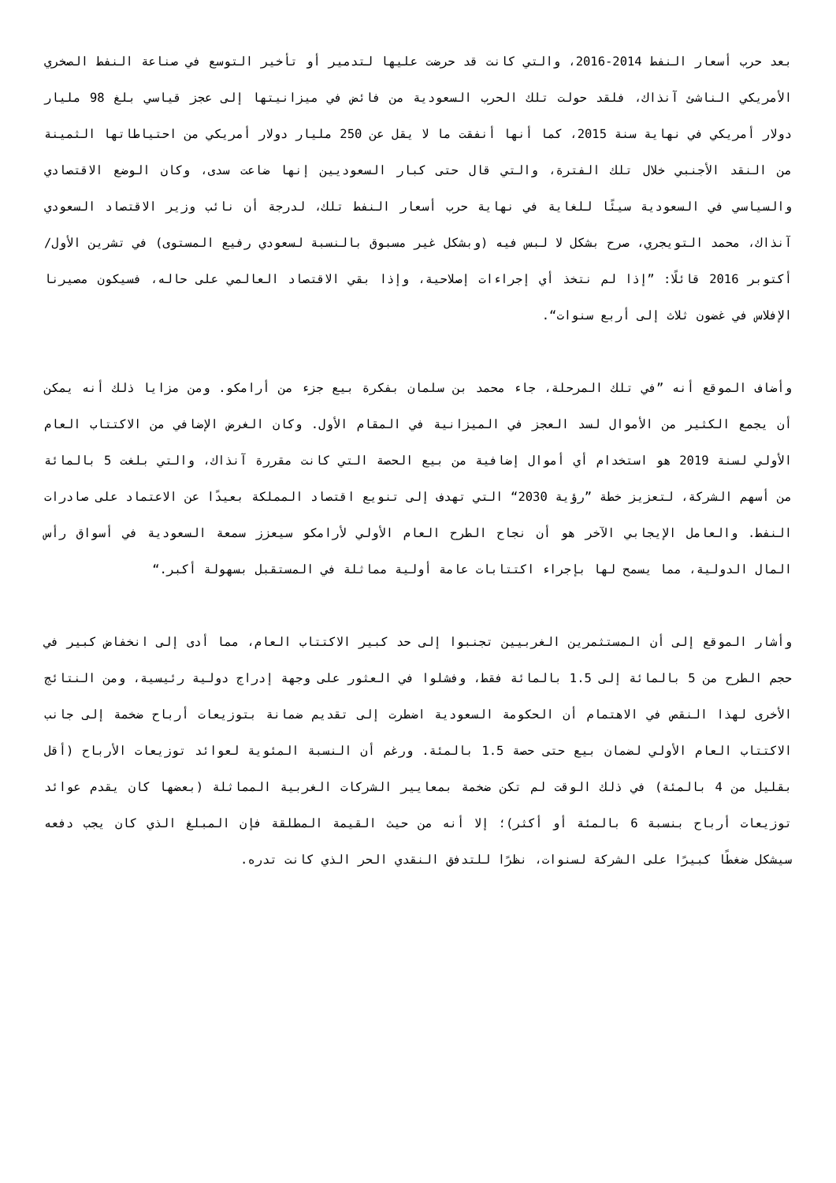بعد حرب أسعار النفط 2014-2016، والتي كانت قد حرضت عليها لتدمير أو تأخير التوسع في صناعة النفط الصخري الأمريكي الناشئ آنذاك، فلقد حولت تلك الحرب السعودية من فائض في ميزانيتها إلى عجز قياسي بلغ 98 مليار دولار أمريكي في نهاية سنة 2015، كما أنها أنفقت ما لا يقل عن 250 مليار دولار أمريكي من احتياطاتها الثمينة من النقد الأجنبي خلال تلك الفترة، والتي قال حتى كبار السعوديين إنها ضاعت سدى، وكان الوضع الاقتصادي والسياسي في السعودية سيئًا للغاية في نهاية حرب أسعار النفط تلك، لدرجة أن نائب وزير الاقتصاد السعودي آنذاك، محمد التويجري، صرح بشكل لا لبس فيه (وبشكل غير مسبوق بالنسبة لسعودي رفيع المستوى) في تشرين الأول/ أكتوبر 2016 قائلًا: ”إذا لم نتخذ أي إجراءات إصلاحية، وإذا بقي الاقتصاد العالمي على حاله، فسيكون مصيرنا الإفلاس في غضون ثلاث إلى أربع سنوات“.
وأضاف الموقع أنه ”في تلك المرحلة، جاء محمد بن سلمان بفكرة بيع جزء من أرامكو. ومن مزايا ذلك أنه يمكن أن يجمع الكثير من الأموال لسد العجز في الميزانية في المقام الأول. وكان الغرض الإضافي من الاكتتاب العام الأولي لسنة 2019 هو استخدام أي أموال إضافية من بيع الحصة التي كانت مقررة آنذاك، والتي بلغت 5 بالمائة من أسهم الشركة، لتعزيز خطة ”رؤية 2030“ التي تهدف إلى تنويع اقتصاد المملكة بعيدًا عن الاعتماد على صادرات النفط. والعامل الإيجابي الآخر هو أن نجاح الطرح العام الأولي لأرامكو سيعزز سمعة السعودية في أسواق رأس المال الدولية، مما يسمح لها بإجراء اكتتابات عامة أولية مماثلة في المستقبل بسهولة أكبر.“
وأشار الموقع إلى أن المستثمرين الغربيين تجنبوا إلى حد كبير الاكتتاب العام، مما أدى إلى انخفاض كبير في حجم الطرح من 5 بالمائة إلى 1.5 بالمائة فقط، وفشلوا في العثور على وجهة إدراج دولية رئيسية، ومن النتائج الأخرى لهذا النقص في الاهتمام أن الحكومة السعودية اضطرت إلى تقديم ضمانة بتوزيعات أرباح ضخمة إلى جانب الاكتتاب العام الأولي لضمان بيع حتى حصة 1.5 بالمئة. ورغم أن النسبة المئوية لعوائد توزيعات الأرباح (أقل بقليل من 4 بالمئة) في ذلك الوقت لم تكن ضخمة بمعايير الشركات الغربية المماثلة (بعضها كان يقدم عوائد توزيعات أرباح بنسبة 6 بالمئة أو أكثر)؛ إلا أنه من حيث القيمة المطلقة فإن المبلغ الذي كان يجب دفعه سيشكل ضغطًا كبيرًا على الشركة لسنوات، نظرًا للتدفق النقدي الحر الذي كانت تدره.